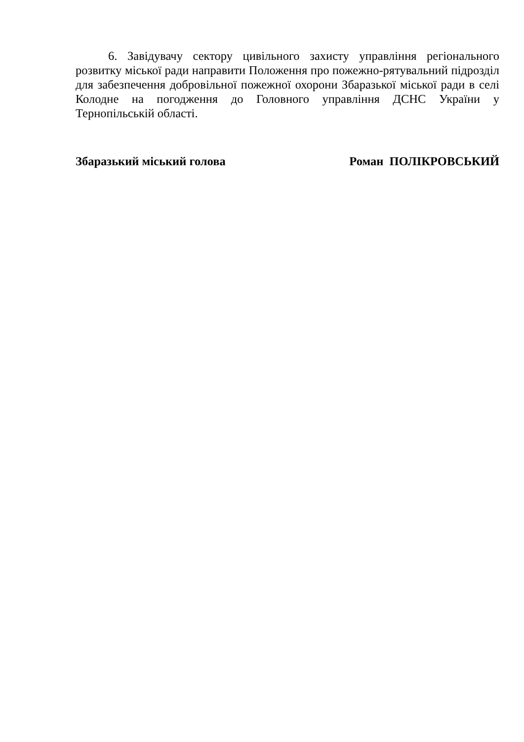6. Завідувачу сектору цивільного захисту управління регіонального розвитку міської ради направити Положення про пожежно-рятувальний підрозділ для забезпечення добровільної пожежної охорони Збаразької міської ради в селі Колодне на погодження до Головного управління ДСНС України у Тернопільській області.
Збаразький міський голова Роман ПОЛІКРОВСЬКИЙ